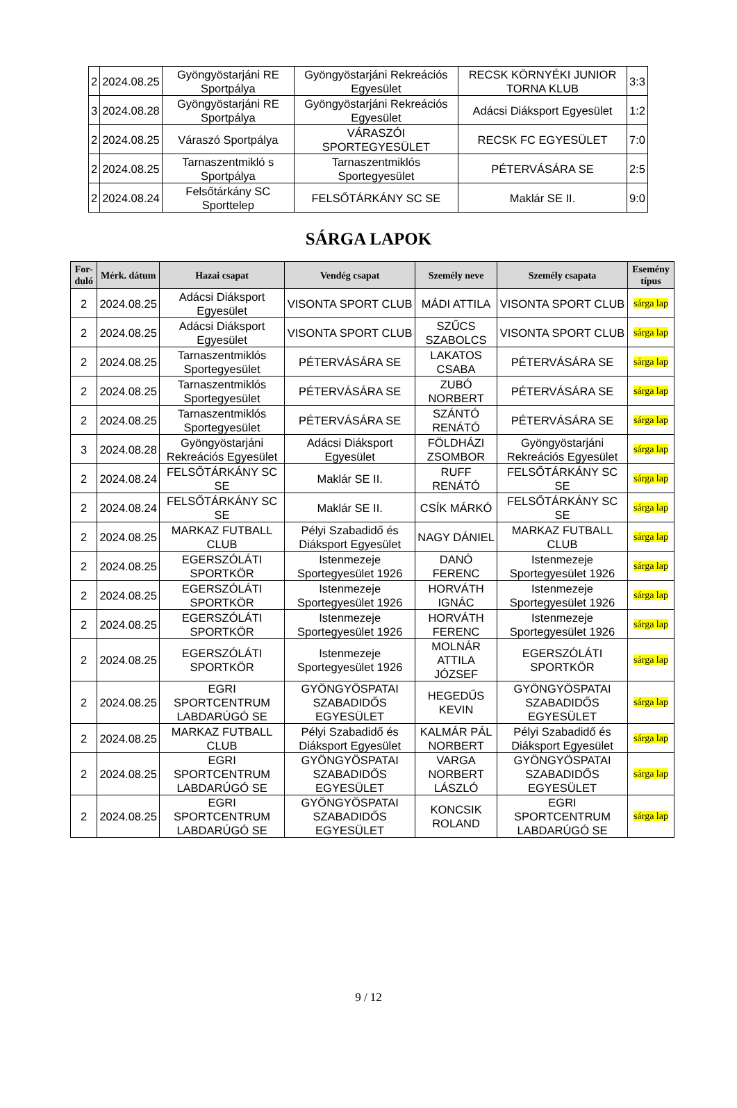| 2 | 2024.08.25 | Gyöngyöstarjáni RE Sportpálya | Gyöngyöstarjáni Rekreációs Egyesület | RECSK KÖRNYÉKI JUNIOR TORNA KLUB | 3:3 |
| 3 | 2024.08.28 | Gyöngyöstarjáni RE Sportpálya | Gyöngyöstarjáni Rekreációs Egyesület | Adácsi Diáksport Egyesület | 1:2 |
| 2 | 2024.08.25 | Váraszó Sportpálya | VÁRASZÓI SPORTEGYESÜLET | RECSK FC EGYESÜLET | 7:0 |
| 2 | 2024.08.25 | Tarnaszentmikló s Sportpálya | Tarnaszentmiklós Sportegyesület | PÉTERVÁSÁRA SE | 2:5 |
| 2 | 2024.08.24 | Felsőtárkány SC Sporttelep | FELSŐTÁRKÁNY SC SE | Maklár SE II. | 9:0 |
SÁRGA LAPOK
| For-duló | Mérk. dátum | Hazai csapat | Vendég csapat | Személy neve | Személy csapata | Esemény típus |
| --- | --- | --- | --- | --- | --- | --- |
| 2 | 2024.08.25 | Adácsi Diáksport Egyesület | VISONTA SPORT CLUB | MÁDI ATTILA | VISONTA SPORT CLUB | sárga lap |
| 2 | 2024.08.25 | Adácsi Diáksport Egyesület | VISONTA SPORT CLUB | SZŰCS SZABOLCS | VISONTA SPORT CLUB | sárga lap |
| 2 | 2024.08.25 | Tarnaszentmiklós Sportegyesület | PÉTERVÁSÁRA SE | LAKATOS CSABA | PÉTERVÁSÁRA SE | sárga lap |
| 2 | 2024.08.25 | Tarnaszentmiklós Sportegyesület | PÉTERVÁSÁRA SE | ZUBÓ NORBERT | PÉTERVÁSÁRA SE | sárga lap |
| 2 | 2024.08.25 | Tarnaszentmiklós Sportegyesület | PÉTERVÁSÁRA SE | SZÁNTÓ RENÁTÓ | PÉTERVÁSÁRA SE | sárga lap |
| 3 | 2024.08.28 | Gyöngyöstarjáni Rekreációs Egyesület | Adácsi Diáksport Egyesület | FÖLDHÁZI ZSOMBOR | Gyöngyöstarjáni Rekreációs Egyesület | sárga lap |
| 2 | 2024.08.24 | FELSŐTÁRKÁNY SC SE | Maklár SE II. | RUFF RENÁTÓ | FELSŐTÁRKÁNY SC SE | sárga lap |
| 2 | 2024.08.24 | FELSŐTÁRKÁNY SC SE | Maklár SE II. | CSÍK MÁRKÓ | FELSŐTÁRKÁNY SC SE | sárga lap |
| 2 | 2024.08.25 | MARKAZ FUTBALL CLUB | Pélyi Szabadidő és Diáksport Egyesület | NAGY DÁNIEL | MARKAZ FUTBALL CLUB | sárga lap |
| 2 | 2024.08.25 | EGERSZÓLÁTI SPORTKÖR | Istenmezeje Sportegyesület 1926 | DANÓ FERENC | Istenmezeje Sportegyesület 1926 | sárga lap |
| 2 | 2024.08.25 | EGERSZÓLÁTI SPORTKÖR | Istenmezeje Sportegyesület 1926 | HORVÁTH IGNÁC | Istenmezeje Sportegyesület 1926 | sárga lap |
| 2 | 2024.08.25 | EGERSZÓLÁTI SPORTKÖR | Istenmezeje Sportegyesület 1926 | HORVÁTH FERENC | Istenmezeje Sportegyesület 1926 | sárga lap |
| 2 | 2024.08.25 | EGERSZÓLÁTI SPORTKÖR | Istenmezeje Sportegyesület 1926 | MOLNÁR ATTILA JÓZSEF | EGERSZÓLÁTI SPORTKÖR | sárga lap |
| 2 | 2024.08.25 | EGRI SPORTCENTRUM LABDARÚGÓ SE | GYÖNGYÖSPATAI SZABADIDŐS EGYESÜLET | HEGEDŰS KEVIN | GYÖNGYÖSPATAI SZABADIDŐS EGYESÜLET | sárga lap |
| 2 | 2024.08.25 | MARKAZ FUTBALL CLUB | Pélyi Szabadidő és Diáksport Egyesület | KALMÁR PÁL NORBERT | Pélyi Szabadidő és Diáksport Egyesület | sárga lap |
| 2 | 2024.08.25 | EGRI SPORTCENTRUM LABDARÚGÓ SE | GYÖNGYÖSPATAI SZABADIDŐS EGYESÜLET | VARGA NORBERT LÁSZLÓ | GYÖNGYÖSPATAI SZABADIDŐS EGYESÜLET | sárga lap |
| 2 | 2024.08.25 | EGRI SPORTCENTRUM LABDARÚGÓ SE | GYÖNGYÖSPATAI SZABADIDŐS EGYESÜLET | KONCSIK ROLAND | EGRI SPORTCENTRUM LABDARÚGÓ SE | sárga lap |
9 / 12